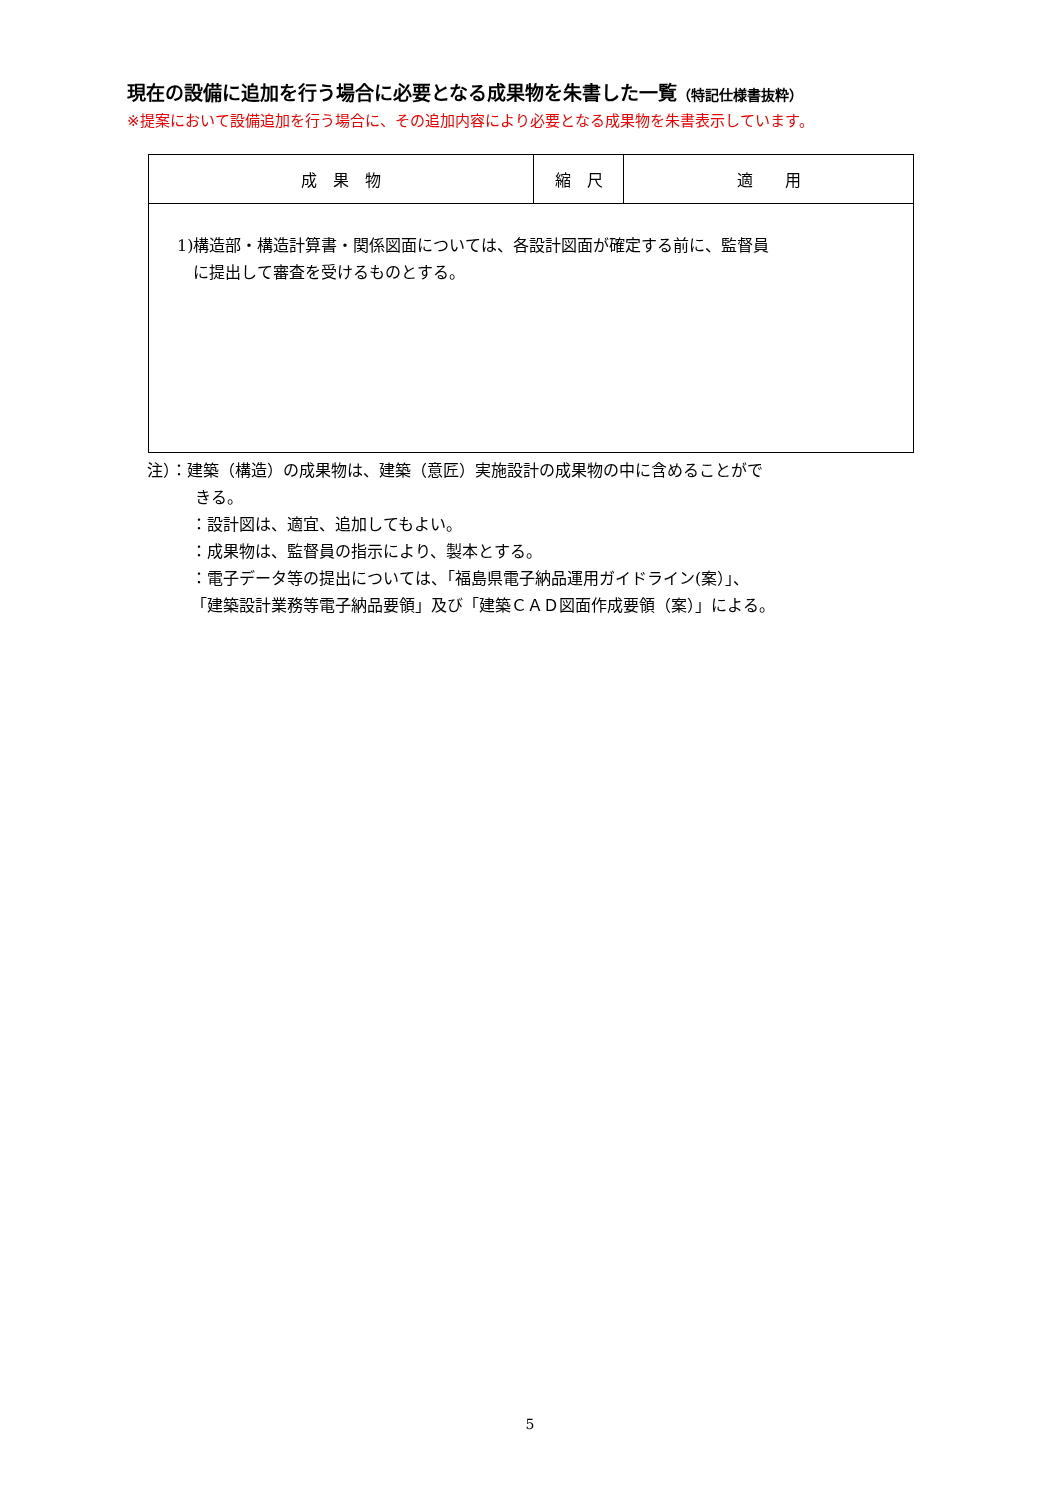現在の設備に追加を行う場合に必要となる成果物を朱書した一覧（特記仕様書抜粋）
※提案において設備追加を行う場合に、その追加内容により必要となる成果物を朱書表示しています。
| 成 果 物 | 縮 尺 | 適 用 |
| --- | --- | --- |
| 1)構造部・構造計算書・関係図面については、各設計図面が確定する前に、監督員 に提出して審査を受けるものとする。 | | |
注）：建築（構造）の成果物は、建築（意匠）実施設計の成果物の中に含めることがで
　　　きる。
：設計図は、適宜、追加してもよい。
：成果物は、監督員の指示により、製本とする。
：電子データ等の提出については、「福島県電子納品運用ガイドライン(案）」、
「建築設計業務等電子納品要領」及び「建築ＣＡＤ図面作成要領（案）」による。
5